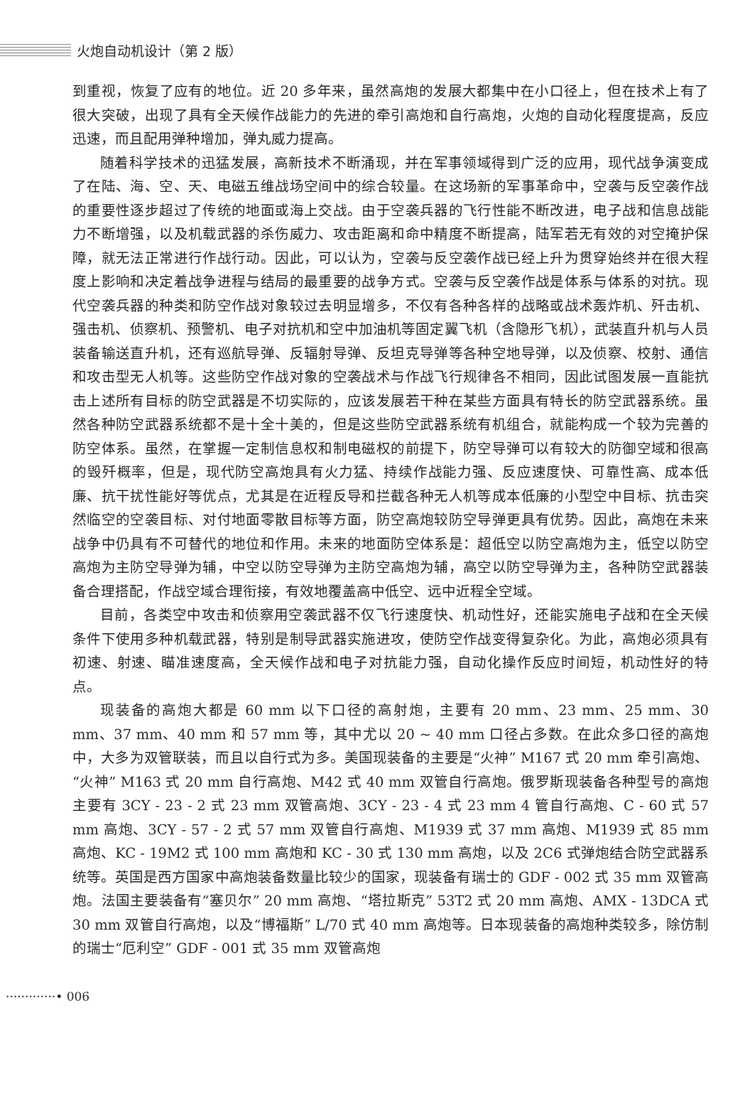火炮自动机设计（第 2 版）
到重视，恢复了应有的地位。近 20 多年来，虽然高炮的发展大都集中在小口径上，但在技术上有了很大突破，出现了具有全天候作战能力的先进的牵引高炮和自行高炮，火炮的自动化程度提高，反应迅速，而且配用弹种增加，弹丸威力提高。
随着科学技术的迅猛发展，高新技术不断涌现，并在军事领域得到广泛的应用，现代战争演变成了在陆、海、空、天、电磁五维战场空间中的综合较量。在这场新的军事革命中，空袭与反空袭作战的重要性逐步超过了传统的地面或海上交战。由于空袭兵器的飞行性能不断改进，电子战和信息战能力不断增强，以及机载武器的杀伤威力、攻击距离和命中精度不断提高，陆军若无有效的对空掩护保障，就无法正常进行作战行动。因此，可以认为，空袭与反空袭作战已经上升为贯穿始终并在很大程度上影响和决定着战争进程与结局的最重要的战争方式。空袭与反空袭作战是体系与体系的对抗。现代空袭兵器的种类和防空作战对象较过去明显增多，不仅有各种各样的战略或战术轰炸机、歼击机、强击机、侦察机、预警机、电子对抗机和空中加油机等固定翼飞机（含隐形飞机），武装直升机与人员装备输送直升机，还有巡航导弹、反辐射导弹、反坦克导弹等各种空地导弹，以及侦察、校射、通信和攻击型无人机等。这些防空作战对象的空袭战术与作战飞行规律各不相同，因此试图发展一直能抗击上述所有目标的防空武器是不切实际的，应该发展若干种在某些方面具有特长的防空武器系统。虽然各种防空武器系统都不是十全十美的，但是这些防空武器系统有机组合，就能构成一个较为完善的防空体系。虽然，在掌握一定制信息权和制电磁权的前提下，防空导弹可以有较大的防御空域和很高的毁歼概率，但是，现代防空高炮具有火力猛、持续作战能力强、反应速度快、可靠性高、成本低廉、抗干扰性能好等优点，尤其是在近程反导和拦截各种无人机等成本低廉的小型空中目标、抗击突然临空的空袭目标、对付地面零散目标等方面，防空高炮较防空导弹更具有优势。因此，高炮在未来战争中仍具有不可替代的地位和作用。未来的地面防空体系是：超低空以防空高炮为主，低空以防空高炮为主防空导弹为辅，中空以防空导弹为主防空高炮为辅，高空以防空导弹为主，各种防空武器装备合理搭配，作战空域合理衔接，有效地覆盖高中低空、远中近程全空域。
目前，各类空中攻击和侦察用空袭武器不仅飞行速度快、机动性好，还能实施电子战和在全天候条件下使用多种机载武器，特别是制导武器实施进攻，使防空作战变得复杂化。为此，高炮必须具有初速、射速、瞄准速度高，全天候作战和电子对抗能力强，自动化操作反应时间短，机动性好的特点。
现装备的高炮大都是 60 mm 以下口径的高射炮，主要有 20 mm、23 mm、25 mm、30 mm、37 mm、40 mm 和 57 mm 等，其中尤以 20 ~ 40 mm 口径占多数。在此众多口径的高炮中，大多为双管联装，而且以自行式为多。美国现装备的主要是“火神” M167 式 20 mm 牵引高炮、“火神” M163 式 20 mm 自行高炮、M42 式 40 mm 双管自行高炮。俄罗斯现装备各种型号的高炮主要有 3CY - 23 - 2 式 23 mm 双管高炮、3CY - 23 - 4 式 23 mm 4 管自行高炮、C - 60 式 57 mm 高炮、3CY - 57 - 2 式 57 mm 双管自行高炮、M1939 式 37 mm 高炮、M1939 式 85 mm 高炮、KC - 19M2 式 100 mm 高炮和 KC - 30 式 130 mm 高炮，以及 2C6 式弹炮结合防空武器系统等。英国是西方国家中高炮装备数量比较少的国家，现装备有瑞士的 GDF - 002 式 35 mm 双管高炮。法国主要装备有“塞贝尔” 20 mm 高炮、“塔拉斯克” 53T2 式 20 mm 高炮、AMX - 13DCA 式 30 mm 双管自行高炮，以及“博福斯” L/70 式 40 mm 高炮等。日本现装备的高炮种类较多，除仿制的瑞士“厄利空” GDF - 001 式 35 mm 双管高炮
·············• 006